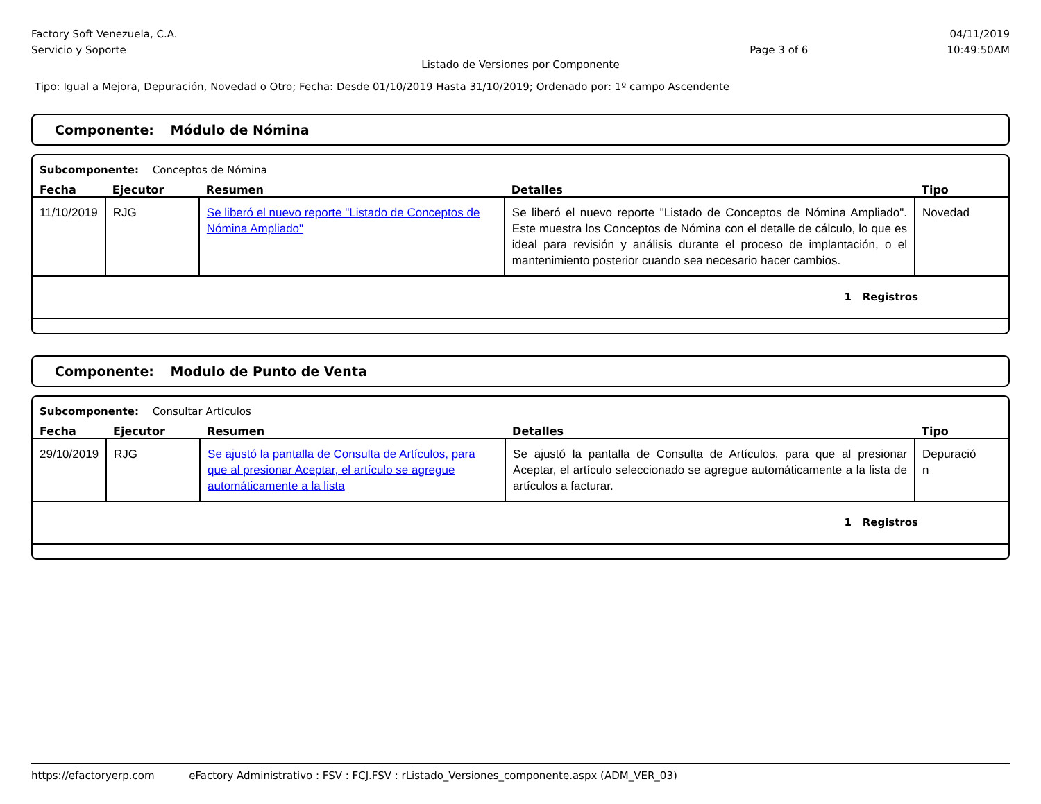Factory Soft Venezuela, C.A.
Servicio y Soporte
Page 3 of 6
04/11/2019
10:49:50AM
Listado de Versiones por Componente
Tipo: Igual a Mejora, Depuración, Novedad o Otro; Fecha: Desde 01/10/2019 Hasta 31/10/2019; Ordenado por: 1º campo Ascendente
Componente: Módulo de Nómina
Subcomponente: Conceptos de Nómina
| Fecha | Ejecutor | Resumen | Detalles | Tipo |
| --- | --- | --- | --- | --- |
| 11/10/2019 | RJG | Se liberó el nuevo reporte "Listado de Conceptos de Nómina Ampliado" | Se liberó el nuevo reporte "Listado de Conceptos de Nómina Ampliado". Este muestra los Conceptos de Nómina con el detalle de cálculo, lo que es ideal para revisión y análisis durante el proceso de implantación, o el mantenimiento posterior cuando sea necesario hacer cambios. | Novedad |
| 1 Registros | | | | |
Componente: Modulo de Punto de Venta
Subcomponente: Consultar Artículos
| Fecha | Ejecutor | Resumen | Detalles | Tipo |
| --- | --- | --- | --- | --- |
| 29/10/2019 | RJG | Se ajustó la pantalla de Consulta de Artículos, para que al presionar Aceptar, el artículo se agregue automáticamente a la lista | Se ajustó la pantalla de Consulta de Artículos, para que al presionar Aceptar, el artículo seleccionado se agregue automáticamente a la lista de artículos a facturar. | Depuració n |
| 1 Registros | | | | |
https://efactoryerp.com eFactory Administrativo : FSV : FCJ.FSV : rListado_Versiones_componente.aspx (ADM_VER_03)